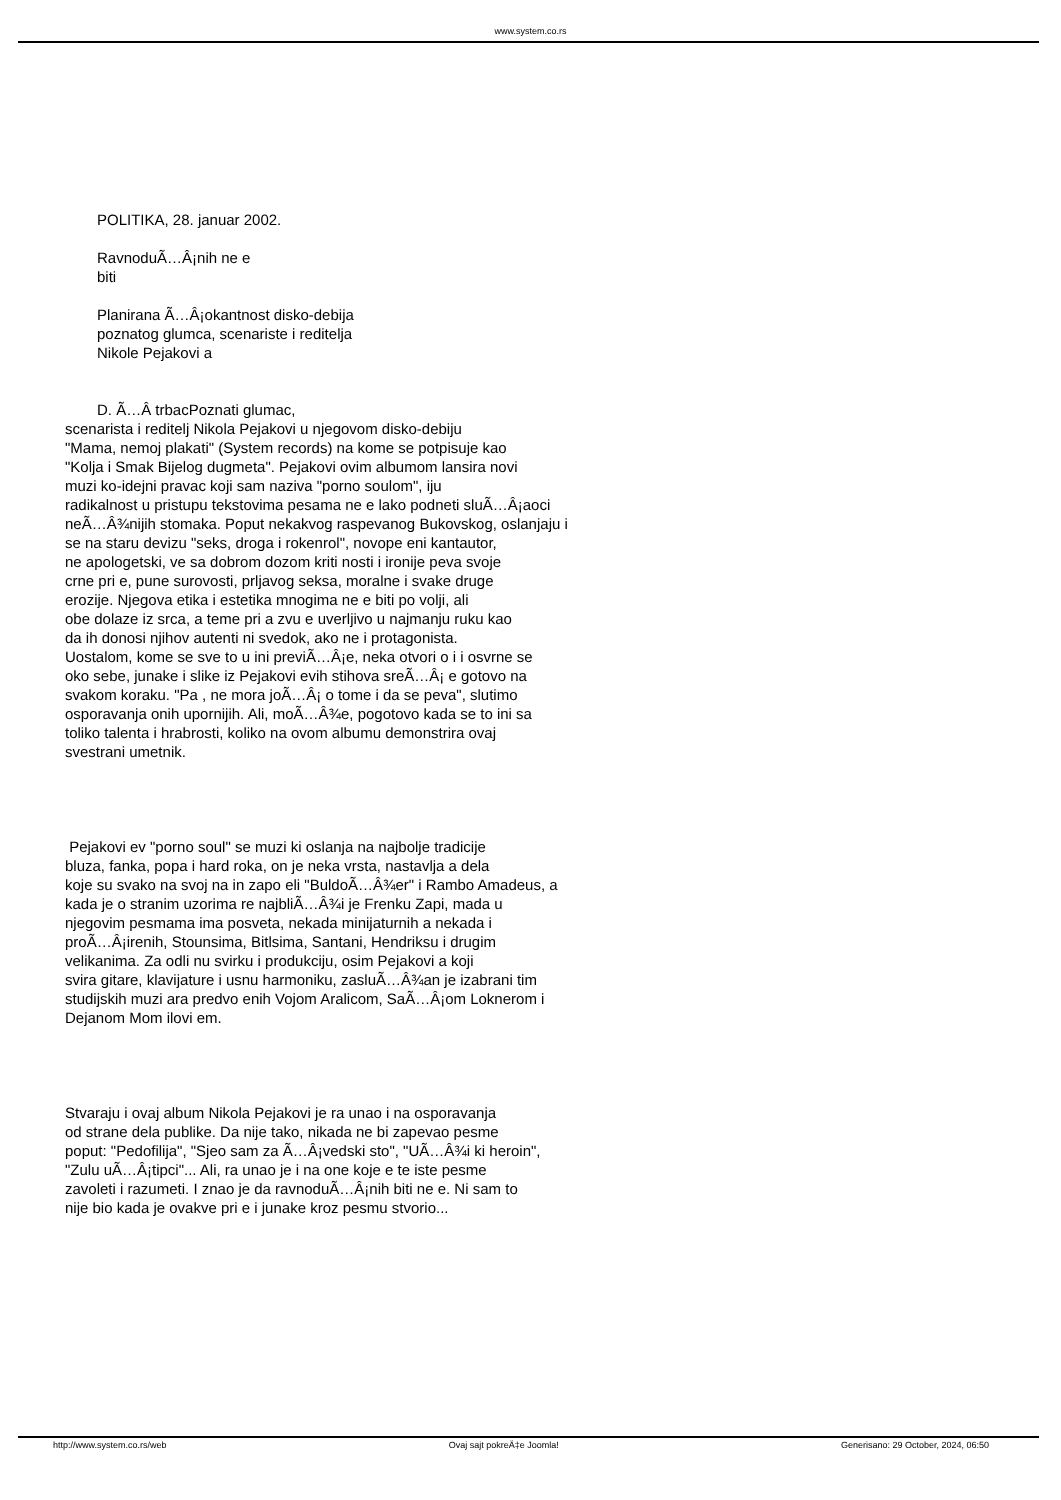www.system.co.rs
POLITIKA, 28. januar 2002.
RavnoduÃ…Â¡nih ne e
biti
Planirana Ã…Â¡okantnost disko-debija
poznatog glumca, scenariste i reditelja
Nikole Pejakovi a
D. Ã…Â trbacPoznati glumac,
scenarista i reditelj Nikola Pejakovi u njegovom disko-debiju
"Mama, nemoj plakati" (System records) na kome se potpisuje kao
"Kolja i Smak Bijelog dugmeta". Pejakovi ovim albumom lansira novi
muzi ko-idejni pravac koji sam naziva "porno soulom", iju
radikalnost u pristupu tekstovima pesama ne e lako podneti sluÃ…Â¡aoci
neÃ…Â¾nijih stomaka. Poput nekakvog raspevanog Bukovskog, oslanjaju i
se na staru devizu "seks, droga i rokenrol", novope eni kantautor,
ne apologetski, ve sa dobrom dozom kriti nosti i ironije peva svoje
crne pri e, pune surovosti, prljavog seksa, moralne i svake druge
erozije. Njegova etika i estetika mnogima ne e biti po volji, ali
obe dolaze iz srca, a teme pri a zvu e uverljivo u najmanju ruku kao
da ih donosi njihov autenti ni svedok, ako ne i protagonista.
Uostalom, kome se sve to u ini previÃ…Â¡e, neka otvori o i i osvrne se
oko sebe, junake i slike iz Pejakovi evih stihova sreÃ…Â¡ e gotovo na
svakom koraku. "Pa , ne mora joÃ…Â¡ o tome i da se peva", slutimo
osporavanja onih upornijih. Ali, moÃ…Â¾e, pogotovo kada se to ini sa
toliko talenta i hrabrosti, koliko na ovom albumu demonstrira ovaj
svestrani umetnik.
Pejakovi ev "porno soul" se muzi ki oslanja na najbolje tradicije
bluza, fanka, popa i hard roka, on je neka vrsta, nastavlja a dela
koje su svako na svoj na in zapo eli "BuldoÃ…Â¾er" i Rambo Amadeus, a
kada je o stranim uzorima re najbliÃ…Â¾i je Frenku Zapi, mada u
njegovim pesmama ima posveta, nekada minijaturnih a nekada i
proÃ…Â¡irenih, Stounsima, Bitlsima, Santani, Hendriksu i drugim
velikanima. Za odli nu svirku i produkciju, osim Pejakovi a koji
svira gitare, klavijature i usnu harmoniku, zasluÃ…Â¾an je izabrani tim
studijskih muzi ara predvo enih Vojom Aralicom, SaÃ…Â¡om Loknerom i
Dejanom Mom ilovi em.
Stvaraju i ovaj album Nikola Pejakovi je ra unao i na osporavanja
od strane dela publike. Da nije tako, nikada ne bi zapevao pesme
poput: "Pedofilija", "Sjeo sam za Ã…Â¡vedski sto", "UÃ…Â¾i ki heroin",
"Zulu uÃ…Â¡tipci"... Ali, ra unao je i na one koje e te iste pesme
zavoleti i razumeti. I znao je da ravnoduÃ…Â¡nih biti ne e. Ni sam to
nije bio kada je ovakve pri e i junake kroz pesmu stvorio...
http://www.system.co.rs/web Ovaj sajt pokreÄ‡e Joomla! Generisano: 29 October, 2024, 06:50